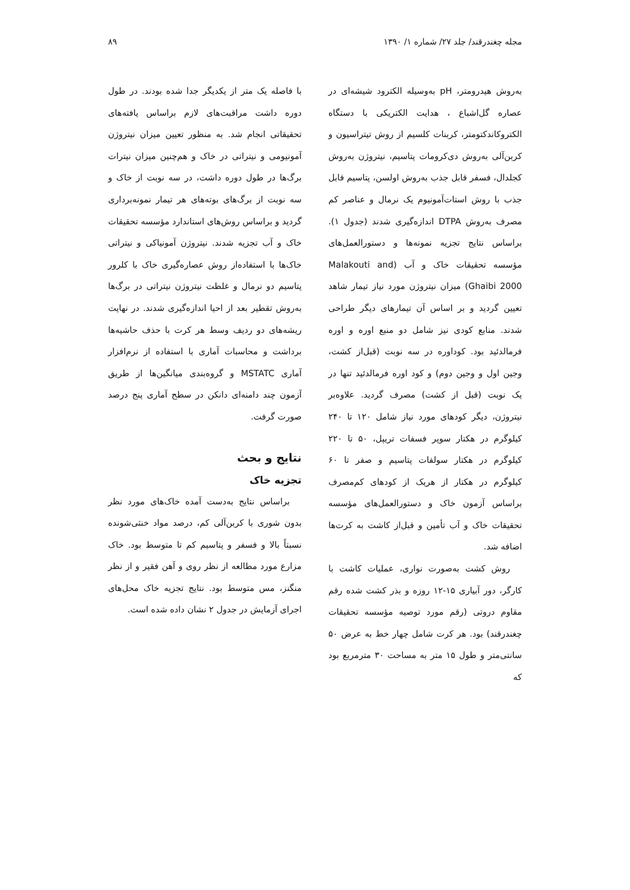مجله چغندرقند/ جلد ۲۷/ شماره ۱/ ۱۳۹۰ ۸۹
به‌روش هیدرومتر، pH به‌وسیله الکترود شیشه‌ای در عصاره گل‌اشباع ، هدایت الکتریکی با دستگاه الکتروکاندکتومتر، کربنات کلسیم از روش تیتراسیون و کربن‌آلی به‌روش دی‌کرومات پتاسیم، نیتروژن به‌روش کجلدال، فسفر قابل جذب به‌روش اولسن، پتاسیم قابل جذب با روش استات‌آمونیوم یک نرمال و عناصر کم مصرف به‌روش DTPA اندازه‌گیری شدند (جدول ۱). براساس نتایج تجزیه نمونه‌ها و دستورالعمل‌های مؤسسه تحقیقات خاک و آب (Malakouti and Ghaibi 2000) میزان نیتروژن مورد نیاز تیمار شاهد تعیین گردید و بر اساس آن تیمارهای دیگر طراحی شدند. منابع کودی نیز شامل دو منبع اوره و اوره فرمالدئید بود. کوداوره در سه نوبت (قبل‌از کشت، وجین اول و وجین دوم) و کود اوره فرمالدئید تنها در یک نوبت (قبل از کشت) مصرف گردید. علاوه‌بر نیتروژن، دیگر کودهای مورد نیاز شامل ۱۲۰ تا ۲۴۰ کیلوگرم در هکتار سوپر فسفات تریپل، ۵۰ تا ۲۲۰ کیلوگرم در هکتار سولفات پتاسیم و صفر تا ۶۰ کیلوگرم در هکتار از هریک از کودهای کم‌مصرف براساس آزمون خاک و دستورالعمل‌های مؤسسه تحقیقات خاک و آب تأمین و قبل‌از کاشت به کرت‌ها اضافه شد.
روش کشت به‌صورت نواری، عملیات کاشت با کارگر، دور آبیاری ۱۵-۱۲ روزه و بذر کشت شده رقم مقاوم دروتی (رقم مورد توصیه مؤسسه تحقیقات چغندرقند) بود. هر کرت شامل چهار خط به عرض ۵۰ سانتی‌متر و طول ۱۵ متر به مساحت ۳۰ مترمربع بود که
با فاصله یک متر از یکدیگر جدا شده بودند. در طول دوره داشت مراقبت‌های لازم براساس یافته‌های تحقیقاتی انجام شد. به منظور تعیین میزان نیتروژن آمونیومی و نیتراتی در خاک و هم‌چنین میزان نیترات برگ‌ها در طول دوره داشت، در سه نوبت از خاک و سه نوبت از برگ‌های بوته‌های هر تیمار نمونه‌برداری گردید و براساس روش‌های استاندارد مؤسسه تحقیقات خاک و آب تجزیه شدند. نیتروژن آمونیاکی و نیتراتی خاک‌ها با استفاده‌از روش عصاره‌گیری خاک با کلرور پتاسیم دو نرمال و غلظت نیتروژن نیتراتی در برگ‌ها به‌روش تقطیر بعد از احیا اندازه‌گیری شدند. در نهایت ریشه‌های دو ردیف وسط هر کرت با حذف حاشیه‌ها برداشت و محاسبات آماری با استفاده از نرم‌افزار آماری MSTATC و گروه‌بندی میانگین‌ها از طریق آزمون چند دامنه‌ای دانکن در سطح آماری پنج درصد صورت گرفت.
نتایج و بحث
تجزیه خاک
براساس نتایج به‌دست آمده خاک‌های مورد نظر بدون شوری با کربن‌آلی کم، درصد مواد خنثی‌شونده نسبتاً بالا و فسفر و پتاسیم کم تا متوسط بود. خاک مزارع مورد مطالعه از نظر روی و آهن فقیر و از نظر منگنز، مس متوسط بود. نتایج تجزیه خاک محل‌های اجرای آزمایش در جدول ۲ نشان داده شده است.